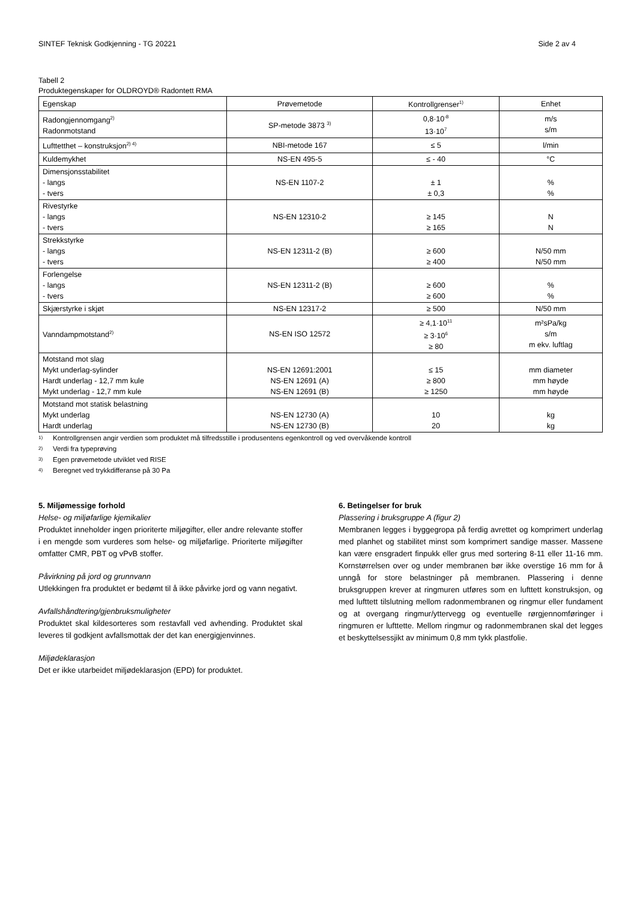SINTEF Teknisk Godkjenning - TG 20221 Side 2 av 4
Tabell 2
Produktegenskaper for OLDROYD® Radontett RMA
| Egenskap | Prøvemetode | Kontrollgrenser<sup>1)</sup> | Enhet |
| --- | --- | --- | --- |
| Radongjennomgang<sup>2)</sup> Radonmotstand | SP-metode 3873 <sup>3)</sup> | 0,8·10<sup>-8</sup> 13·10<sup>7</sup> | m/s s/m |
| Lufttetthet – konstruksjon<sup>2) 4)</sup> | NBI-metode 167 | ≤ 5 | l/min |
| Kuldemykhet | NS-EN 495-5 | ≤ - 40 | °C |
| Dimensjonsstabilitet - langs - tvers | NS-EN 1107-2 | ± 1 ± 0,3 | % % |
| Rivestyrke - langs - tvers | NS-EN 12310-2 | ≥ 145 ≥ 165 | N N |
| Strekkstyrke - langs - tvers | NS-EN 12311-2 (B) | ≥ 600 ≥ 400 | N/50 mm N/50 mm |
| Forlengelse - langs - tvers | NS-EN 12311-2 (B) | ≥ 600 ≥ 600 | % % |
| Skjærstyrke i skjøt | NS-EN 12317-2 | ≥ 500 | N/50 mm |
| Vanndampmotstand<sup>2)</sup> | NS-EN ISO 12572 | ≥ 4,1·10<sup>11</sup> ≥ 3·10<sup>6</sup> ≥ 80 | m²sPa/kg s/m m ekv. luftlag |
| Motstand mot slag Mykt underlag-sylinder Hardt underlag - 12,7 mm kule Mykt underlag - 12,7 mm kule | NS-EN 12691:2001 NS-EN 12691 (A) NS-EN 12691 (B) | ≤ 15 ≥ 800 ≥ 1250 | mm diameter mm høyde mm høyde |
| Motstand mot statisk belastning Mykt underlag Hardt underlag | NS-EN 12730 (A) NS-EN 12730 (B) | 10 20 | kg kg |
1) Kontrollgrensen angir verdien som produktet må tilfredsstille i produsentens egenkontroll og ved overvåkende kontroll
2) Verdi fra typeprøving
3) Egen prøvemetode utviklet ved RISE
4) Beregnet ved trykkdifferanse på 30 Pa
5. Miljømessige forhold
Helse- og miljøfarlige kjemikalier
Produktet inneholder ingen prioriterte miljøgifter, eller andre relevante stoffer i en mengde som vurderes som helse- og miljøfarlige. Prioriterte miljøgifter omfatter CMR, PBT og vPvB stoffer.
Påvirkning på jord og grunnvann
Utlekkingen fra produktet er bedømt til å ikke påvirke jord og vann negativt.
Avfallshåndtering/gjenbruksmuligheter
Produktet skal kildesorteres som restavfall ved avhending. Produktet skal leveres til godkjent avfallsmottak der det kan energigjenvinnes.
Miljødeklarasjon
Det er ikke utarbeidet miljødeklarasjon (EPD) for produktet.
6. Betingelser for bruk
Plassering i bruksgruppe A (figur 2)
Membranen legges i byggegropa på ferdig avrettet og komprimert underlag med planhet og stabilitet minst som komprimert sandige masser. Massene kan være ensgradert finpukk eller grus med sortering 8-11 eller 11-16 mm. Kornstørrelsen over og under membranen bør ikke overstige 16 mm for å unngå for store belastninger på membranen. Plassering i denne bruksgruppen krever at ringmuren utføres som en lufttett konstruksjon, og med lufttett tilslutning mellom radonmembranen og ringmur eller fundament og at overgang ringmur/yttervegg og eventuelle rørgjennomføringer i ringmuren er lufttette. Mellom ringmur og radonmembranen skal det legges et beskyttelsessjikt av minimum 0,8 mm tykk plastfolie.